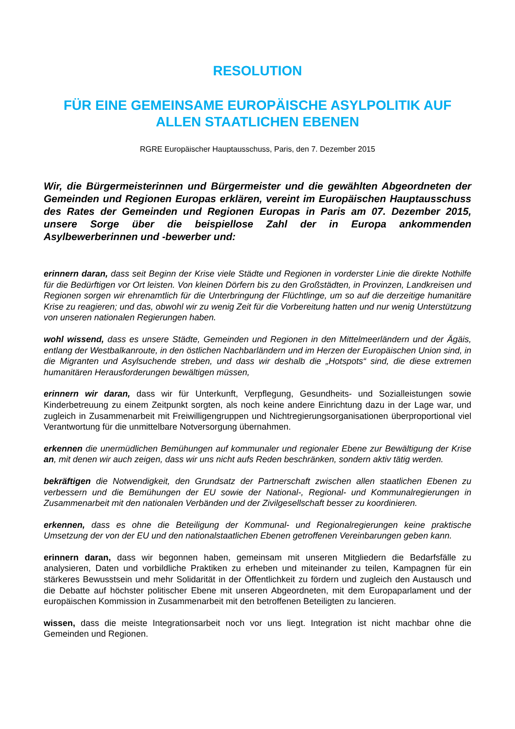RESOLUTION
FÜR EINE GEMEINSAME EUROPÄISCHE ASYLPOLITIK AUF ALLEN STAATLICHEN EBENEN
RGRE Europäischer Hauptausschuss, Paris, den 7. Dezember 2015
Wir, die Bürgermeisterinnen und Bürgermeister und die gewählten Abgeordneten der Gemeinden und Regionen Europas erklären, vereint im Europäischen Hauptausschuss des Rates der Gemeinden und Regionen Europas in Paris am 07. Dezember 2015, unsere Sorge über die beispiellose Zahl der in Europa ankommenden Asylbewerberinnen und -bewerber und:
erinnern daran, dass seit Beginn der Krise viele Städte und Regionen in vorderster Linie die direkte Nothilfe für die Bedürftigen vor Ort leisten. Von kleinen Dörfern bis zu den Großstädten, in Provinzen, Landkreisen und Regionen sorgen wir ehrenamtlich für die Unterbringung der Flüchtlinge, um so auf die derzeitige humanitäre Krise zu reagieren; und das, obwohl wir zu wenig Zeit für die Vorbereitung hatten und nur wenig Unterstützung von unseren nationalen Regierungen haben.
wohl wissend, dass es unsere Städte, Gemeinden und Regionen in den Mittelmeerländern und der Ägäis, entlang der Westbalkanroute, in den östlichen Nachbarländern und im Herzen der Europäischen Union sind, in die Migranten und Asylsuchende streben, und dass wir deshalb die „Hotspots“ sind, die diese extremen humanitären Herausforderungen bewältigen müssen,
erinnern wir daran, dass wir für Unterkunft, Verpflegung, Gesundheits- und Sozialleistungen sowie Kinderbetreuung zu einem Zeitpunkt sorgten, als noch keine andere Einrichtung dazu in der Lage war, und zugleich in Zusammenarbeit mit Freiwilligengruppen und Nichtregierungsorganisationen überproportional viel Verantwortung für die unmittelbare Notversorgung übernahmen.
erkennen die unermüdlichen Bemühungen auf kommunaler und regionaler Ebene zur Bewältigung der Krise an, mit denen wir auch zeigen, dass wir uns nicht aufs Reden beschränken, sondern aktiv tätig werden.
bekräftigen die Notwendigkeit, den Grundsatz der Partnerschaft zwischen allen staatlichen Ebenen zu verbessern und die Bemühungen der EU sowie der National-, Regional- und Kommunalregierungen in Zusammenarbeit mit den nationalen Verbänden und der Zivilgesellschaft besser zu koordinieren.
erkennen, dass es ohne die Beteiligung der Kommunal- und Regionalregierungen keine praktische Umsetzung der von der EU und den nationalstaatlichen Ebenen getroffenen Vereinbarungen geben kann.
erinnern daran, dass wir begonnen haben, gemeinsam mit unseren Mitgliedern die Bedarfsfälle zu analysieren, Daten und vorbildliche Praktiken zu erheben und miteinander zu teilen, Kampagnen für ein stärkeres Bewusstsein und mehr Solidarität in der Öffentlichkeit zu fördern und zugleich den Austausch und die Debatte auf höchster politischer Ebene mit unseren Abgeordneten, mit dem Europaparlament und der europäischen Kommission in Zusammenarbeit mit den betroffenen Beteiligten zu lancieren.
wissen, dass die meiste Integrationsarbeit noch vor uns liegt. Integration ist nicht machbar ohne die Gemeinden und Regionen.